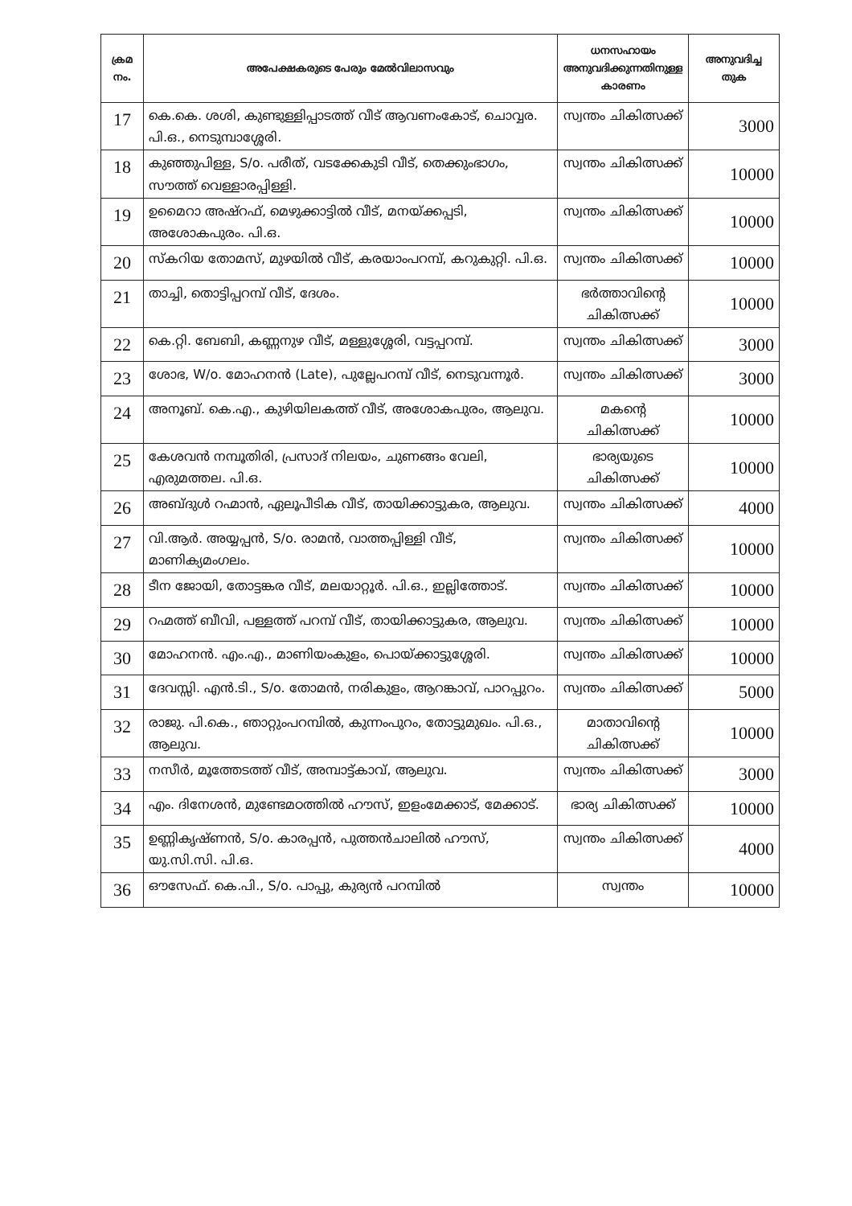| ക്രമ നം. | അപേക്ഷകരുടെ പേരും മേൽവിലാസവും | ധനസഹായം അനുവദിക്കുന്നതിനുള്ള കാരണം | അനുവദിച്ച തുക |
| --- | --- | --- | --- |
| 17 | കെ.കെ. ശശി, കുണ്ടുള്ളിപ്പാടത്ത് വീട് ആവണംകോട്, ചൊവ്വര. പി.ഒ., നെടുമ്പാശ്ശേരി. | സ്വന്തം ചികിത്സക്ക് | 3000 |
| 18 | കുഞ്ഞുപിള്ള, S/o. പരീത്, വടക്കേകുടി വീട്, തെക്കുംഭാഗം, സൗത്ത് വെള്ളാരപ്പിള്ളി. | സ്വന്തം ചികിത്സക്ക് | 10000 |
| 19 | ഉമൈറാ അഷ്റഫ്, മെഴുക്കാട്ടിൽ വീട്, മനയ്ക്കപ്പടി, അശോകപുരം. പി.ഒ. | സ്വന്തം ചികിത്സക്ക് | 10000 |
| 20 | സ്കറിയ തോമസ്, മുഴയിൽ വീട്, കരയാംപറമ്പ്, കറുകുറ്റി. പി.ഒ. | സ്വന്തം ചികിത്സക്ക് | 10000 |
| 21 | താച്ചി, തൊട്ടിപ്പറമ്പ് വീട്, ദേശം. | ഭർത്താവിന്റെ ചികിത്സക്ക് | 10000 |
| 22 | കെ.റ്റി. ബേബി, കണ്ണനുഴ വീട്, മള്ളുശ്ശേരി, വട്ടപ്പറമ്പ്. | സ്വന്തം ചികിത്സക്ക് | 3000 |
| 23 | ശോഭ, W/o. മോഹനൻ (Late), പുല്ലേപറമ്പ് വീട്, നെടുവന്നൂർ. | സ്വന്തം ചികിത്സക്ക് | 3000 |
| 24 | അനൂബ്. കെ.എ., കുഴിയിലകത്ത് വീട്, അശോകപുരം, ആലുവ. | മകന്റെ ചികിത്സക്ക് | 10000 |
| 25 | കേശവൻ നമ്പൂതിരി, പ്രസാദ് നിലയം, ചുണങ്ങം വേലി, എരുമത്തല. പി.ഒ. | ഭാര്യയുടെ ചികിത്സക്ക് | 10000 |
| 26 | അബ്ദുൾ റഹ്മാൻ, ഏലൂപീടിക വീട്, തായിക്കാട്ടുകര, ആലുവ. | സ്വന്തം ചികിത്സക്ക് | 4000 |
| 27 | വി.ആർ. അയ്യപ്പൻ, S/o. രാമൻ, വാത്തപ്പിള്ളി വീട്, മാണിക്യമംഗലം. | സ്വന്തം ചികിത്സക്ക് | 10000 |
| 28 | ടീന ജോയി, തോട്ടങ്കര വീട്, മലയാറ്റൂർ. പി.ഒ., ഇല്ലിത്തോട്. | സ്വന്തം ചികിത്സക്ക് | 10000 |
| 29 | റഹ്മത്ത് ബീവി, പള്ളത്ത് പറമ്പ് വീട്, തായിക്കാട്ടുകര, ആലുവ. | സ്വന്തം ചികിത്സക്ക് | 10000 |
| 30 | മോഹനൻ. എം.എ., മാണിയംകുളം, പൊയ്ക്കാട്ടുശ്ശേരി. | സ്വന്തം ചികിത്സക്ക് | 10000 |
| 31 | ദേവസ്സി. എൻ.ടി., S/o. തോമൻ, നരികുളം, ആറങ്കാവ്, പാറപ്പുറം. | സ്വന്തം ചികിത്സക്ക് | 5000 |
| 32 | രാജു. പി.കെ., ഞാറ്റുംപറമ്പിൽ, കുന്നംപുറം, തോട്ടുമുഖം. പി.ഒ., ആലുവ. | മാതാവിന്റെ ചികിത്സക്ക് | 10000 |
| 33 | നസീർ, മൂത്തേടത്ത് വീട്, അമ്പാട്ട്കാവ്, ആലുവ. | സ്വന്തം ചികിത്സക്ക് | 3000 |
| 34 | എം. ദിനേശൻ, മുണ്ടേമഠത്തിൽ ഹൗസ്, ഇളംമേക്കാട്, മേക്കാട്. | ഭാര്യ ചികിത്സക്ക് | 10000 |
| 35 | ഉണ്ണികൃഷ്ണൻ, S/o. കാരപ്പൻ, പുത്തൻചാലിൽ ഹൗസ്, യു.സി.സി. പി.ഒ. | സ്വന്തം ചികിത്സക്ക് | 4000 |
| 36 | ഔസേഫ്. കെ.പി., S/o. പാപ്പു, കുര്യൻ പറമ്പിൽ | സ്വന്തം | 10000 |